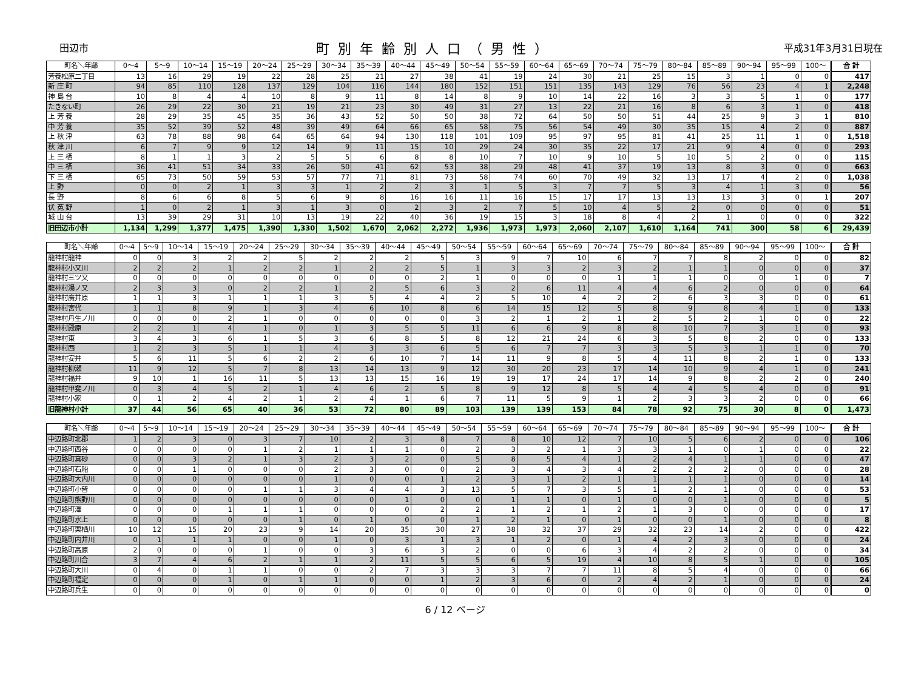田辺市
町別年齢別人口（男性）
平成31年3月31日現在
| 町名＼年齢 | 0～4 | 5～9 | 10～14 | 15～19 | 20～24 | 25～29 | 30～34 | 35～39 | 40～44 | 45～49 | 50～54 | 55～59 | 60～64 | 65～69 | 70～74 | 75～79 | 80～84 | 85～89 | 90～94 | 95～99 | 100～ | 合 計 |
| --- | --- | --- | --- | --- | --- | --- | --- | --- | --- | --- | --- | --- | --- | --- | --- | --- | --- | --- | --- | --- | --- | --- |
| 芳養松原二丁目 | 13 | 16 | 29 | 19 | 22 | 28 | 25 | 21 | 27 | 38 | 41 | 19 | 24 | 30 | 21 | 25 | 15 | 3 | 1 | 0 | 0 | 417 |
| 新 庄 町 | 94 | 85 | 110 | 128 | 137 | 129 | 104 | 116 | 144 | 180 | 152 | 151 | 151 | 135 | 143 | 129 | 76 | 56 | 23 | 4 | 1 | 2,248 |
| 神 島 台 | 10 | 8 | 4 | 4 | 10 | 8 | 9 | 11 | 8 | 14 | 8 | 9 | 10 | 14 | 22 | 16 | 3 | 3 | 5 | 1 | 0 | 177 |
| たきない町 | 26 | 29 | 22 | 30 | 21 | 19 | 21 | 23 | 30 | 49 | 31 | 27 | 13 | 22 | 21 | 16 | 8 | 6 | 3 | 1 | 0 | 418 |
| 上 芳 養 | 28 | 29 | 35 | 45 | 35 | 36 | 43 | 52 | 50 | 50 | 38 | 72 | 64 | 50 | 50 | 51 | 44 | 25 | 9 | 3 | 1 | 810 |
| 中 芳 養 | 35 | 52 | 39 | 52 | 48 | 39 | 49 | 64 | 66 | 65 | 58 | 75 | 56 | 54 | 49 | 30 | 35 | 15 | 4 | 2 | 0 | 887 |
| 上 秋 津 | 63 | 78 | 88 | 98 | 64 | 65 | 64 | 94 | 130 | 118 | 101 | 109 | 95 | 97 | 95 | 81 | 41 | 25 | 11 | 1 | 0 | 1,518 |
| 秋 津 川 | 6 | 7 | 9 | 9 | 12 | 14 | 9 | 11 | 15 | 10 | 29 | 24 | 30 | 35 | 22 | 17 | 21 | 9 | 4 | 0 | 0 | 293 |
| 上 三 栖 | 8 | 1 | 1 | 3 | 2 | 5 | 5 | 6 | 8 | 8 | 10 | 7 | 10 | 9 | 10 | 5 | 10 | 5 | 2 | 0 | 0 | 115 |
| 中 三 栖 | 36 | 41 | 51 | 34 | 33 | 26 | 50 | 41 | 62 | 53 | 38 | 29 | 48 | 41 | 37 | 19 | 13 | 8 | 3 | 0 | 0 | 663 |
| 下 三 栖 | 65 | 73 | 50 | 59 | 53 | 57 | 77 | 71 | 81 | 73 | 58 | 74 | 60 | 70 | 49 | 32 | 13 | 17 | 4 | 2 | 0 | 1,038 |
| 上 野 | 0 | 0 | 2 | 1 | 3 | 3 | 1 | 2 | 2 | 3 | 1 | 5 | 3 | 7 | 7 | 5 | 3 | 4 | 1 | 3 | 0 | 56 |
| 長 野 | 8 | 6 | 6 | 8 | 5 | 6 | 9 | 8 | 16 | 16 | 11 | 16 | 15 | 17 | 17 | 13 | 13 | 13 | 3 | 0 | 1 | 207 |
| 伏 菟 野 | 1 | 0 | 2 | 1 | 3 | 1 | 3 | 0 | 2 | 3 | 2 | 7 | 5 | 10 | 4 | 5 | 2 | 0 | 0 | 0 | 0 | 51 |
| 城 山 台 | 13 | 39 | 29 | 31 | 10 | 13 | 19 | 22 | 40 | 36 | 19 | 15 | 3 | 18 | 8 | 4 | 2 | 1 | 0 | 0 | 0 | 322 |
| 旧田辺市小計 | 1,134 | 1,299 | 1,377 | 1,475 | 1,390 | 1,330 | 1,502 | 1,670 | 2,062 | 2,272 | 1,936 | 1,973 | 1,973 | 2,060 | 2,107 | 1,610 | 1,164 | 741 | 300 | 58 | 6 | 29,439 |
| 町名＼年齢 | 0～4 | 5～9 | 10～14 | 15～19 | 20～24 | 25～29 | 30～34 | 35～39 | 40～44 | 45～49 | 50～54 | 55～59 | 60～64 | 65～69 | 70～74 | 75～79 | 80～84 | 85～89 | 90～94 | 95～99 | 100～ | 合 計 |
| --- | --- | --- | --- | --- | --- | --- | --- | --- | --- | --- | --- | --- | --- | --- | --- | --- | --- | --- | --- | --- | --- | --- |
| 龍神村龍神 | 0 | 0 | 3 | 2 | 2 | 5 | 2 | 2 | 2 | 5 | 3 | 9 | 7 | 10 | 6 | 7 | 7 | 8 | 2 | 0 | 0 | 82 |
| 龍神村小又川 | 2 | 2 | 2 | 1 | 2 | 2 | 1 | 2 | 2 | 5 | 1 | 3 | 3 | 2 | 3 | 2 | 1 | 1 | 0 | 0 | 0 | 37 |
| 龍神村三ツ又 | 0 | 0 | 0 | 0 | 0 | 0 | 0 | 0 | 0 | 2 | 1 | 0 | 0 | 0 | 1 | 1 | 1 | 0 | 0 | 1 | 0 | 7 |
| 龍神村湯ノ又 | 2 | 3 | 3 | 0 | 2 | 2 | 1 | 2 | 5 | 6 | 3 | 2 | 6 | 11 | 4 | 4 | 6 | 2 | 0 | 0 | 0 | 64 |
| 龍神村廣井原 | 1 | 1 | 3 | 1 | 1 | 1 | 3 | 5 | 4 | 4 | 2 | 5 | 10 | 4 | 2 | 2 | 6 | 3 | 3 | 0 | 0 | 61 |
| 龍神村宮代 | 1 | 1 | 8 | 9 | 1 | 3 | 4 | 6 | 10 | 8 | 6 | 14 | 15 | 12 | 5 | 8 | 9 | 8 | 4 | 1 | 0 | 133 |
| 龍神村丹生ノ川 | 0 | 0 | 0 | 2 | 1 | 0 | 0 | 0 | 0 | 0 | 3 | 2 | 1 | 2 | 1 | 2 | 5 | 2 | 1 | 0 | 0 | 22 |
| 龍神村殿原 | 2 | 2 | 1 | 4 | 1 | 0 | 1 | 3 | 5 | 5 | 11 | 6 | 6 | 9 | 8 | 8 | 10 | 7 | 3 | 1 | 0 | 93 |
| 龍神村東 | 3 | 4 | 3 | 6 | 1 | 5 | 3 | 6 | 8 | 5 | 8 | 12 | 21 | 24 | 6 | 3 | 5 | 8 | 2 | 0 | 0 | 133 |
| 龍神村西 | 1 | 2 | 3 | 5 | 1 | 1 | 4 | 3 | 3 | 6 | 5 | 6 | 7 | 7 | 3 | 3 | 5 | 3 | 1 | 1 | 0 | 70 |
| 龍神村安井 | 5 | 6 | 11 | 5 | 6 | 2 | 2 | 6 | 10 | 7 | 14 | 11 | 9 | 8 | 5 | 4 | 11 | 8 | 2 | 1 | 0 | 133 |
| 龍神村柳瀬 | 11 | 9 | 12 | 5 | 7 | 8 | 13 | 14 | 13 | 9 | 12 | 30 | 20 | 23 | 17 | 14 | 10 | 9 | 4 | 1 | 0 | 241 |
| 龍神村福井 | 9 | 10 | 1 | 16 | 11 | 5 | 13 | 13 | 15 | 16 | 19 | 19 | 17 | 24 | 17 | 14 | 9 | 8 | 2 | 2 | 0 | 240 |
| 龍神村甲斐ノ川 | 0 | 3 | 4 | 5 | 2 | 1 | 4 | 6 | 2 | 5 | 8 | 9 | 12 | 8 | 5 | 4 | 4 | 5 | 4 | 0 | 0 | 91 |
| 龍神村小家 | 0 | 1 | 2 | 4 | 2 | 1 | 2 | 4 | 1 | 6 | 7 | 11 | 5 | 9 | 1 | 2 | 3 | 3 | 2 | 0 | 0 | 66 |
| 旧龍神村小計 | 37 | 44 | 56 | 65 | 40 | 36 | 53 | 72 | 80 | 89 | 103 | 139 | 139 | 153 | 84 | 78 | 92 | 75 | 30 | 8 | 0 | 1,473 |
| 町名＼年齢 | 0～4 | 5～9 | 10～14 | 15～19 | 20～24 | 25～29 | 30～34 | 35～39 | 40～44 | 45～49 | 50～54 | 55～59 | 60～64 | 65～69 | 70～74 | 75～79 | 80～84 | 85～89 | 90～94 | 95～99 | 100～ | 合 計 |
| --- | --- | --- | --- | --- | --- | --- | --- | --- | --- | --- | --- | --- | --- | --- | --- | --- | --- | --- | --- | --- | --- | --- |
| 中辺路町北郡 | 1 | 2 | 3 | 0 | 3 | 7 | 10 | 2 | 3 | 8 | 7 | 8 | 10 | 12 | 7 | 10 | 5 | 6 | 2 | 0 | 0 | 106 |
| 中辺路町西谷 | 0 | 0 | 0 | 0 | 1 | 2 | 1 | 1 | 1 | 0 | 2 | 3 | 2 | 1 | 3 | 3 | 1 | 0 | 1 | 0 | 0 | 22 |
| 中辺路町真砂 | 0 | 0 | 3 | 2 | 1 | 3 | 2 | 3 | 2 | 0 | 5 | 8 | 5 | 4 | 1 | 2 | 4 | 1 | 1 | 0 | 0 | 47 |
| 中辺路町石船 | 0 | 0 | 1 | 0 | 0 | 0 | 2 | 3 | 0 | 0 | 2 | 3 | 4 | 3 | 4 | 2 | 2 | 2 | 0 | 0 | 0 | 28 |
| 中辺路町大内川 | 0 | 0 | 0 | 0 | 0 | 0 | 1 | 0 | 0 | 1 | 2 | 3 | 1 | 2 | 1 | 1 | 1 | 1 | 0 | 0 | 0 | 14 |
| 中辺路町小皆 | 0 | 0 | 0 | 0 | 1 | 1 | 3 | 4 | 4 | 3 | 13 | 5 | 7 | 3 | 5 | 1 | 2 | 1 | 0 | 0 | 0 | 53 |
| 中辺路町熊野川 | 0 | 0 | 0 | 0 | 0 | 0 | 0 | 0 | 1 | 0 | 0 | 1 | 1 | 0 | 1 | 0 | 0 | 1 | 0 | 0 | 0 | 5 |
| 中辺路町澤 | 0 | 0 | 0 | 1 | 1 | 1 | 0 | 0 | 0 | 2 | 2 | 1 | 2 | 1 | 2 | 1 | 3 | 0 | 0 | 0 | 0 | 17 |
| 中辺路町水上 | 0 | 0 | 0 | 0 | 0 | 1 | 0 | 1 | 0 | 0 | 1 | 2 | 1 | 0 | 1 | 0 | 0 | 1 | 0 | 0 | 0 | 8 |
| 中辺路町栗栖川 | 10 | 12 | 15 | 20 | 23 | 9 | 14 | 20 | 35 | 30 | 27 | 38 | 32 | 37 | 29 | 32 | 23 | 14 | 2 | 0 | 0 | 422 |
| 中辺路町内井川 | 0 | 1 | 1 | 1 | 0 | 0 | 1 | 0 | 3 | 1 | 3 | 1 | 2 | 0 | 1 | 4 | 2 | 3 | 0 | 0 | 0 | 24 |
| 中辺路町高原 | 2 | 0 | 0 | 0 | 1 | 0 | 0 | 3 | 6 | 3 | 2 | 0 | 0 | 6 | 3 | 4 | 2 | 2 | 0 | 0 | 0 | 34 |
| 中辺路町川合 | 3 | 7 | 4 | 6 | 2 | 1 | 1 | 2 | 11 | 5 | 5 | 6 | 5 | 19 | 4 | 10 | 8 | 5 | 1 | 0 | 0 | 105 |
| 中辺路町大川 | 0 | 4 | 0 | 1 | 1 | 0 | 0 | 2 | 7 | 3 | 3 | 3 | 7 | 7 | 11 | 8 | 5 | 4 | 0 | 0 | 0 | 66 |
| 中辺路町福定 | 0 | 0 | 0 | 1 | 0 | 1 | 1 | 0 | 0 | 1 | 2 | 3 | 6 | 0 | 2 | 4 | 2 | 1 | 0 | 0 | 0 | 24 |
| 中辺路町兵生 | 0 | 0 | 0 | 0 | 0 | 0 | 0 | 0 | 0 | 0 | 0 | 0 | 0 | 0 | 0 | 0 | 0 | 0 | 0 | 0 | 0 | 0 |
6 / 12 ページ